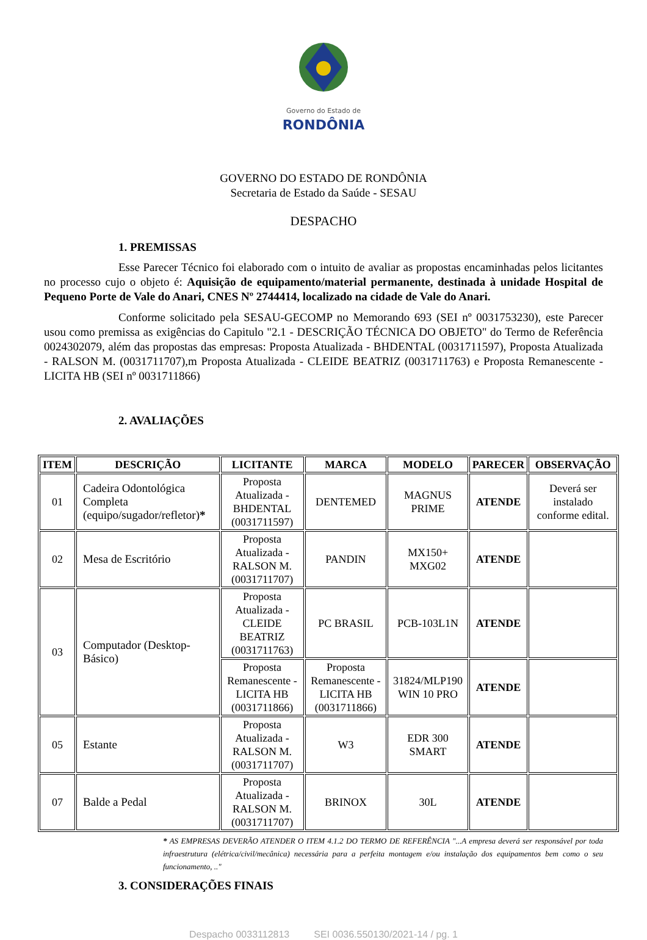Governo do Estado de
RONDÔNIA
GOVERNO DO ESTADO DE RONDÔNIA
Secretaria de Estado da Saúde - SESAU
DESPACHO
1. PREMISSAS
Esse Parecer Técnico foi elaborado com o intuito de avaliar as propostas encaminhadas pelos licitantes no processo cujo o objeto é: Aquisição de equipamento/material permanente, destinada à unidade Hospital de Pequeno Porte de Vale do Anari, CNES Nº 2744414, localizado na cidade de Vale do Anari.
Conforme solicitado pela SESAU-GECOMP no Memorando 693 (SEI nº 0031753230), este Parecer usou como premissa as exigências do Capitulo "2.1 - DESCRIÇÃO TÉCNICA DO OBJETO" do Termo de Referência 0024302079, além das propostas das empresas: Proposta Atualizada - BHDENTAL (0031711597), Proposta Atualizada - RALSON M. (0031711707),m Proposta Atualizada - CLEIDE BEATRIZ (0031711763) e Proposta Remanescente - LICITA HB (SEI nº 0031711866)
2. AVALIAÇÕES
| ITEM | DESCRIÇÃO | LICITANTE | MARCA | MODELO | PARECER | OBSERVAÇÃO |
| --- | --- | --- | --- | --- | --- | --- |
| 01 | Cadeira Odontológica Completa (equipo/sugador/refletor) * | Proposta Atualizada - BHDENTAL (0031711597) | DENTEMED | MAGNUS PRIME | ATENDE | Deverá ser instalado conforme edital. |
| 02 | Mesa de Escritório | Proposta Atualizada - RALSON M. (0031711707) | PANDIN | MX150+ MXG02 | ATENDE | |
| 03 | Computador (Desktop-Básico) | Proposta Atualizada - CLEIDE BEATRIZ (0031711763) | PC BRASIL | PCB-103L1N | ATENDE | |
| | | Proposta Remanescente - LICITA HB (0031711866) | Proposta Remanescente - LICITA HB (0031711866) | 31824/MLP190 WIN 10 PRO | ATENDE | |
| 05 | Estante | Proposta Atualizada - RALSON M. (0031711707) | W3 | EDR 300 SMART | ATENDE | |
| 07 | Balde a Pedal | Proposta Atualizada - RALSON M. (0031711707) | BRINOX | 30L | ATENDE | |
* AS EMPRESAS DEVERÃO ATENDER O ITEM 4.1.2 DO TERMO DE REFERÊNCIA "...A empresa deverá ser responsável por toda infraestrutura (elétrica/civil/mecânica) necessária para a perfeita montagem e/ou instalação dos equipamentos bem como o seu funcionamento, .."
3. CONSIDERAÇÕES FINAIS
Despacho 0033112813 SEI 0036.550130/2021-14 / pg. 1